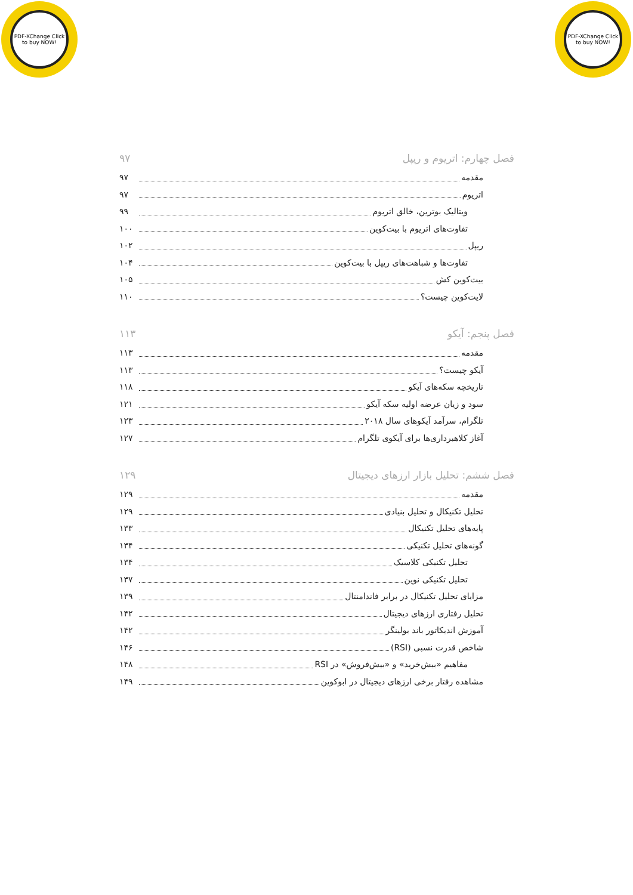PDF-XChange Click to buy NOW!
PDF-XChange Click to buy NOW!
فصل چهارم: اتریوم و ریپل ۹۷
مقدمه ۹۷
اتریوم ۹۷
ویتالیک بوترین، خالق اتریوم ۹۹
تفاوت‌های اتریوم با بیت‌کوین ۱۰۰
ریپل ۱۰۲
تفاوت‌ها و شباهت‌های ریپل با بیت‌کوین ۱۰۴
بیت‌کوین کش ۱۰۵
لایت‌کوین چیست؟ ۱۱۰
فصل پنجم: آیکو ۱۱۳
مقدمه ۱۱۳
آیکو چیست؟ ۱۱۳
تاریخچه سکه‌های آیکو ۱۱۸
سود و زیان عرضه اولیه سکه آیکو ۱۲۱
تلگرام، سرآمد آیکوهای سال ۲۰۱۸ ۱۲۳
آغاز کلاهبرداری‌ها برای آیکوی تلگرام ۱۲۷
فصل ششم: تحلیل بازار ارزهای دیجیتال ۱۲۹
مقدمه ۱۲۹
تحلیل تکنیکال و تحلیل بنیادی ۱۲۹
پایه‌های تحلیل تکنیکال ۱۳۳
گونه‌های تحلیل تکنیکی ۱۳۴
تحلیل تکنیکی کلاسیک ۱۳۴
تحلیل تکنیکی نوین ۱۳۷
مزایای تحلیل تکنیکال در برابر فاندامنتال ۱۳۹
تحلیل رفتاری ارزهای دیجیتال ۱۴۲
آموزش اندیکاتور باند بولینگر ۱۴۲
شاخص قدرت نسبی (RSI) ۱۴۶
مفاهیم «بیش‌خرید» و «بیش‌فروش» در RSI ۱۴۸
مشاهده رفتار برخی ارزهای دیجیتال در ابوکوین ۱۴۹